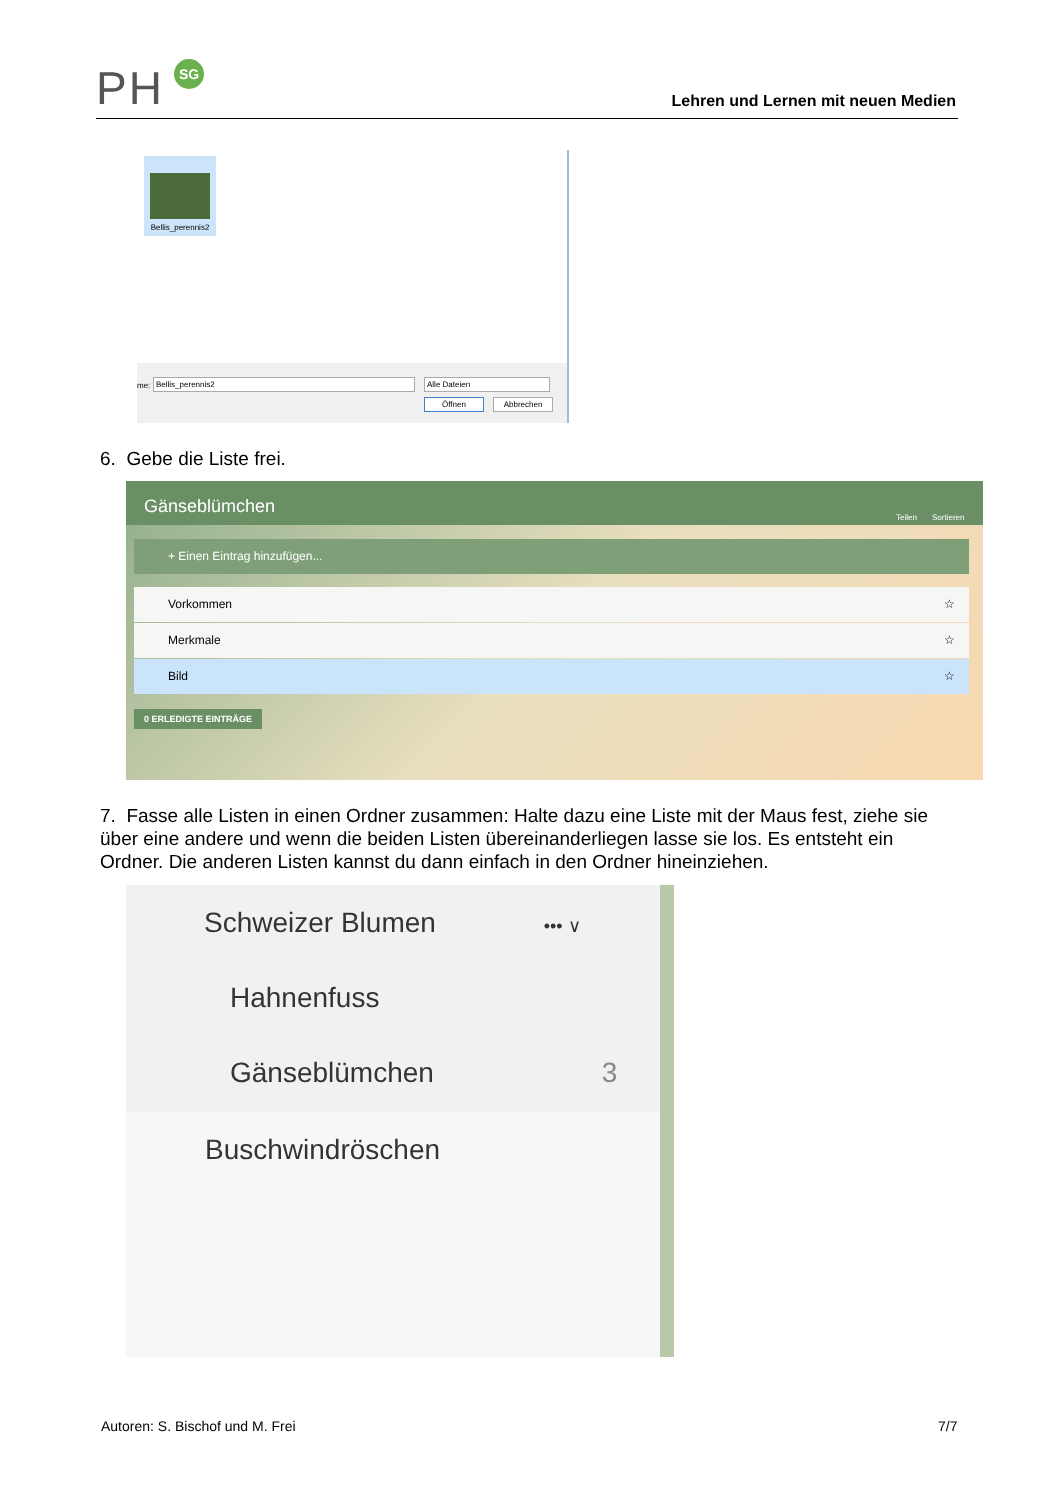PH SG
Lehren und Lernen mit neuen Medien
Bellis_perennis2
Bellis_perennis2 me: Alle Dateien
Öffnen Abbrechen
6. Gebe die Liste frei.
Gänseblümchen Teilen Sortieren
+ Einen Eintrag hinzufügen...
Vorkommen ☆
Merkmale ☆
Bild ☆
0 ERLEDIGTE EINTRÄGE
7. Fasse alle Listen in einen Ordner zusammen: Halte dazu eine Liste mit der Maus fest, ziehe sie über eine andere und wenn die beiden Listen übereinanderliegen lasse sie los. Es entsteht ein Ordner. Die anderen Listen kannst du dann einfach in den Ordner hineinziehen.
Schweizer Blumen ••• ∨
Hahnenfuss
Gänseblümchen 3
Buschwindröschen
Autoren: S. Bischof und M. Frei
7/7